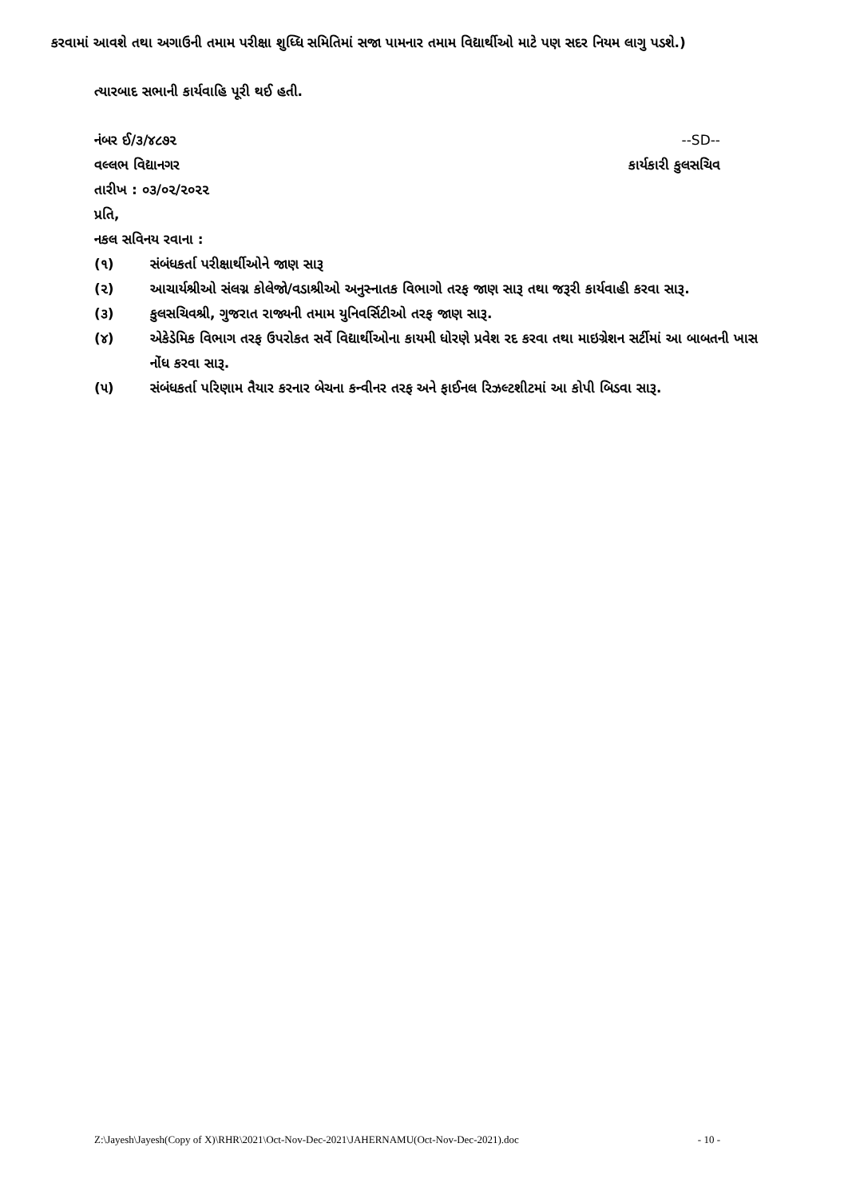કરવામાં આવશે તથા અગાઉની તમામ પરીક્ષા શુધ્ધિ સમિતિમાં સજા પામનાર તમામ વિદ્યાર્થીઓ માટે પણ સદર નિયમ લાગુ પડશે.)
ત્યારબાદ સભાની કાર્યવાહિ પૂરી થઈ હતી.
નંબર ઈ/૩/૪૮૭૨ --SD--
વલ્લભ વિદ્યાનગર કાર્યકારી કુલસચિવ
તારીખ : ૦૩/૦૨/૨૦૨૨
પ્રતિ,
નકલ સવિનય રવાના :
(૧) સંબંધકર્તા પરીક્ષાર્થીઓને જાણ સારૂ
(૨) આચાર્યશ્રીઓ સંલગ્ન કોલેજો/વડાશ્રીઓ અનુસ્નાતક વિભાગો તરફ જાણ સારૂ તથા જરૂરી કાર્યવાહી કરવા સારૂ.
(૩) કુલસચિવશ્રી, ગુજરાત રાજ્યની તમામ યુનિવર્સિટીઓ તરફ જાણ સારૂ.
(૪) એકેડેમિક વિભાગ તરફ ઉપરોકત સર્વે વિદ્યાર્થીઓના કાયમી ધોરણે પ્રવેશ રદ કરવા તથા માઇગ્રેશન સર્ટીમાં આ બાબતની ખાસ નોંધ કરવા સારૂ.
(૫) સંબંધકર્તા પરિણામ તૈયાર કરનાર બેચના કન્વીનર તરફ અને ફાઈનલ રિઝલ્ટશીટમાં આ કોપી બિડવા સારૂ.
Z:\Jayesh\Jayesh(Copy of X)\RHR\2021\Oct-Nov-Dec-2021\JAHERNAMU(Oct-Nov-Dec-2021).doc - 10 -